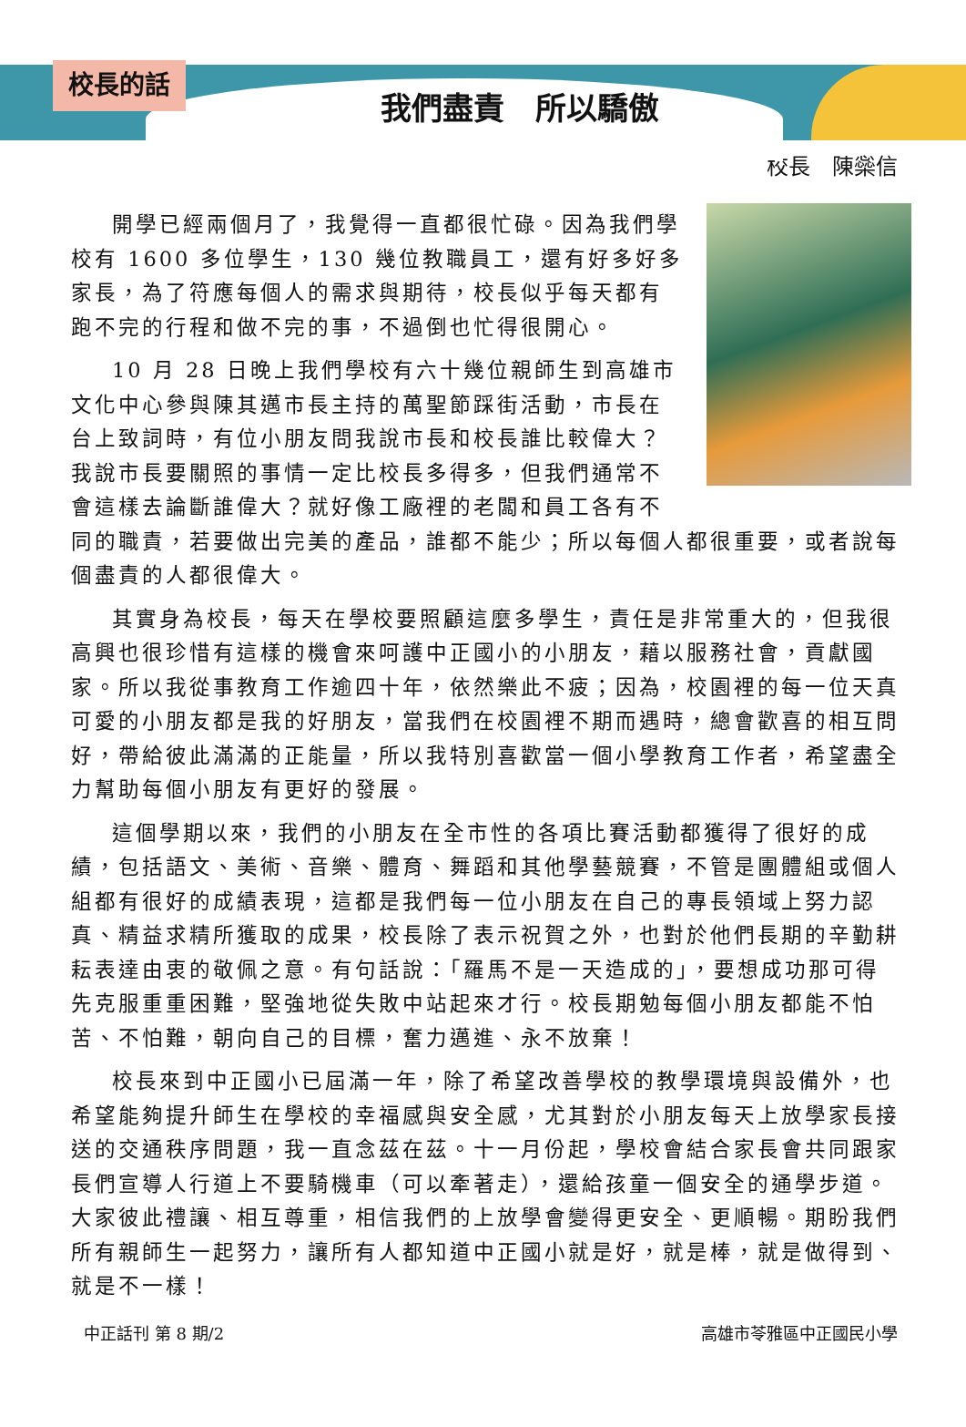校長的話
我們盡責　所以驕傲
校長　陳橤信
開學已經兩個月了，我覺得一直都很忙碌。因為我們學校有 1600 多位學生，130 幾位教職員工，還有好多好多家長，為了符應每個人的需求與期待，校長似乎每天都有跑不完的行程和做不完的事，不過倒也忙得很開心。
10 月 28 日晚上我們學校有六十幾位親師生到高雄市文化中心參與陳其邁市長主持的萬聖節踩街活動，市長在台上致詞時，有位小朋友問我說市長和校長誰比較偉大？我說市長要關照的事情一定比校長多得多，但我們通常不會這樣去論斷誰偉大？就好像工廠裡的老闆和員工各有不同的職責，若要做出完美的產品，誰都不能少；所以每個人都很重要，或者說每個盡責的人都很偉大。
其實身為校長，每天在學校要照顧這麼多學生，責任是非常重大的，但我很高興也很珍惜有這樣的機會來呵護中正國小的小朋友，藉以服務社會，貢獻國家。所以我從事教育工作逾四十年，依然樂此不疲；因為，校園裡的每一位天真可愛的小朋友都是我的好朋友，當我們在校園裡不期而遇時，總會歡喜的相互問好，帶給彼此滿滿的正能量，所以我特別喜歡當一個小學教育工作者，希望盡全力幫助每個小朋友有更好的發展。
這個學期以來，我們的小朋友在全市性的各項比賽活動都獲得了很好的成績，包括語文、美術、音樂、體育、舞蹈和其他學藝競賽，不管是團體組或個人組都有很好的成績表現，這都是我們每一位小朋友在自己的專長領域上努力認真、精益求精所獲取的成果，校長除了表示祝賀之外，也對於他們長期的辛勤耕耘表達由衷的敬佩之意。有句話說：「羅馬不是一天造成的」，要想成功那可得先克服重重困難，堅強地從失敗中站起來才行。校長期勉每個小朋友都能不怕苦、不怕難，朝向自己的目標，奮力邁進、永不放棄！
校長來到中正國小已屆滿一年，除了希望改善學校的教學環境與設備外，也希望能夠提升師生在學校的幸福感與安全感，尤其對於小朋友每天上放學家長接送的交通秩序問題，我一直念茲在茲。十一月份起，學校會結合家長會共同跟家長們宣導人行道上不要騎機車（可以牽著走），還給孩童一個安全的通學步道。大家彼此禮讓、相互尊重，相信我們的上放學會變得更安全、更順暢。期盼我們所有親師生一起努力，讓所有人都知道中正國小就是好，就是棒，就是做得到、就是不一樣！
中正話刊 第 8 期/2 高雄市苓雅區中正國民小學